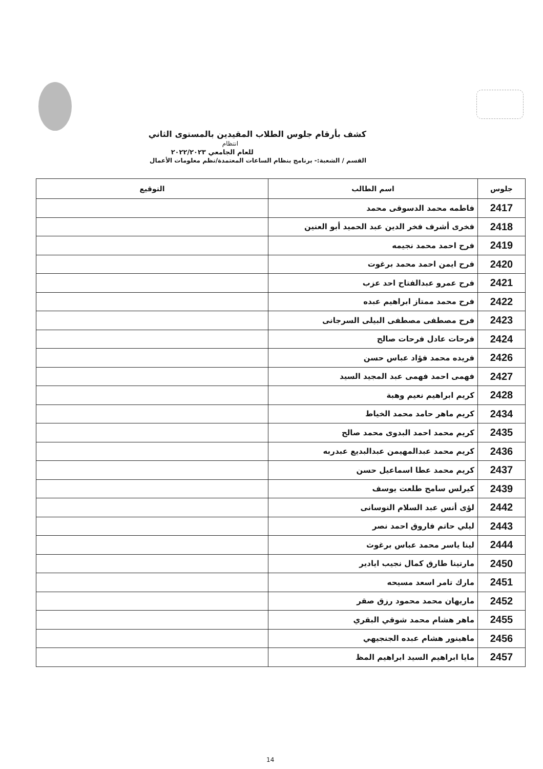كشف بأرقام جلوس الطلاب المقيدين بالمستوى الثاني
انتظام
للعام الجامعي ٢٠٢٢/٢٠٢٣
القسم / الشعبة:- برنامج بنظام الساعات المعتمدة/نظم معلومات الأعمال
| جلوس | اسم الطالب | التوقيع |
| --- | --- | --- |
| 2417 | فاطمه محمد الدسوقى محمد | |
| 2418 | فخرى أشرف فخر الدين عبد الحميد أبو العنين | |
| 2419 | فرح احمد محمد نجيمه | |
| 2420 | فرح ايمن احمد محمد برغوت | |
| 2421 | فرح عمرو عبدالفتاح احد عزب | |
| 2422 | فرح محمد ممتاز ابراهيم عبده | |
| 2423 | فرح مصطفى مصطفى البيلى السرجانى | |
| 2424 | فرحات عادل فرحات صالح | |
| 2426 | فريده محمد فؤاد عباس حسن | |
| 2427 | فهمى احمد فهمى عبد المجيد السيد | |
| 2428 | كريم ابراهيم نعيم وهبة | |
| 2434 | كريم ماهر حامد محمد الخياط | |
| 2435 | كريم محمد احمد البدوى محمد صالح | |
| 2436 | كريم محمد عبدالمهيمن عبدالبديع عبدربه | |
| 2437 | كريم محمد عطا اسماعيل حسن | |
| 2439 | كيرلس سامح طلعت يوسف | |
| 2442 | لؤى أنس عبد السلام النوسانى | |
| 2443 | ليلي حاتم فاروق احمد نصر | |
| 2444 | لينا ياسر محمد عباس برغوث | |
| 2450 | مارتينا طارق كمال نجيب ايادير | |
| 2451 | مارك تامر اسعد مسيحه | |
| 2452 | ماريهان محمد محمود رزق صقر | |
| 2455 | ماهر هشام محمد شوقي البقري | |
| 2456 | ماهينور هشام عبده الجنجيهي | |
| 2457 | مايا ابراهيم السيد ابراهيم المظ | |
14